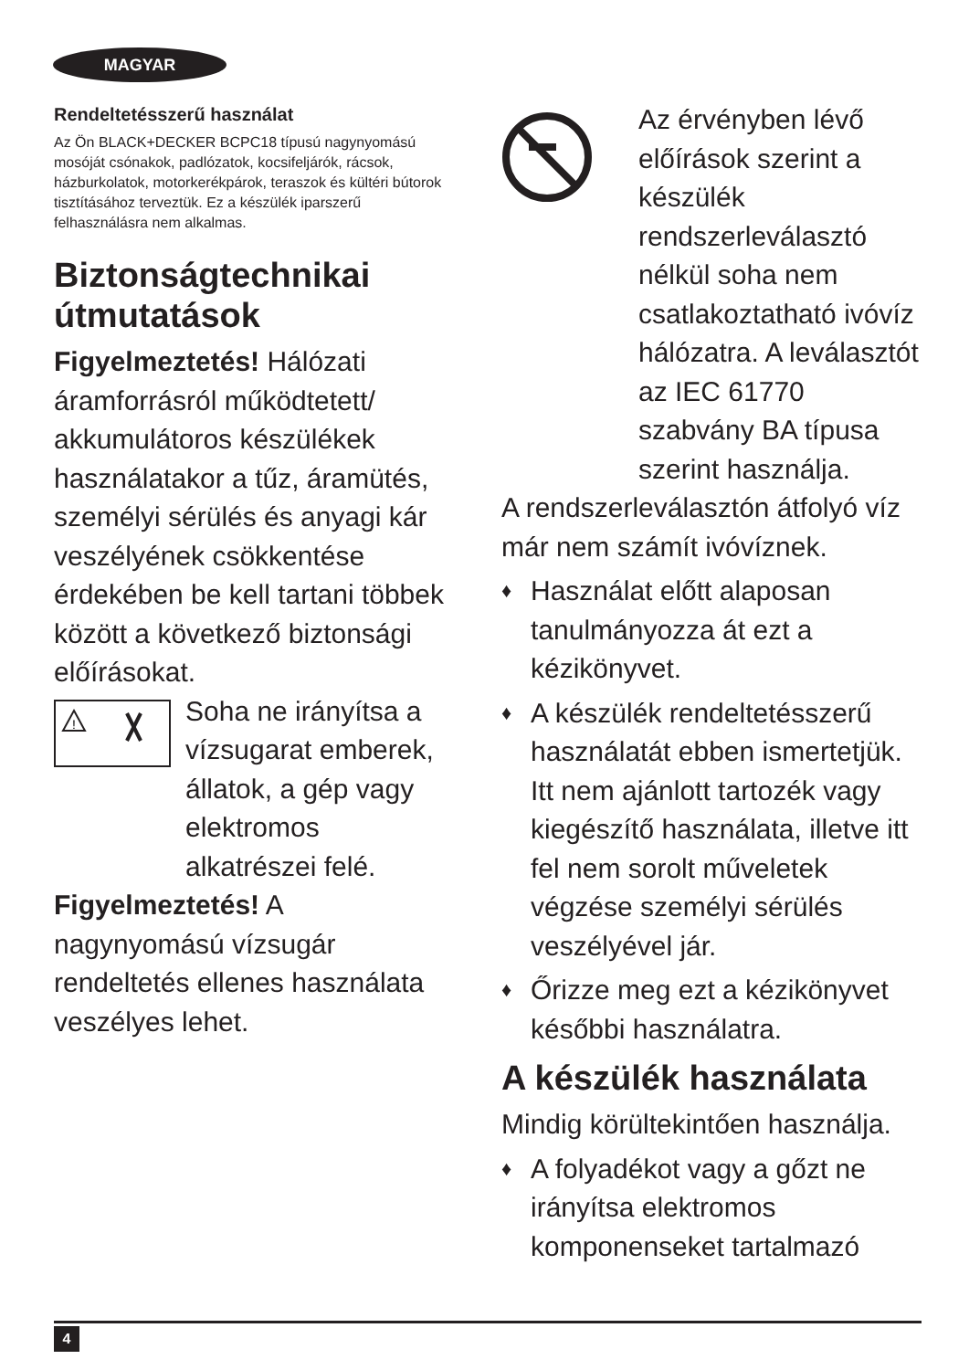MAGYAR
Rendeltetésszerű használat
Az Ön BLACK+DECKER BCPC18 típusú nagynyomású mosóját csónakok, padlózatok, kocsifeljárók, rácsok, házburkolatok, motorkerékpárok, teraszok és kültéri bútorok tisztításához terveztük. Ez a készülék iparszerű felhasználásra nem alkalmas.
Biztonságtechnikai útmutatások
Figyelmeztetés! Hálózati áramforrásról működtetett/ akkumulátoros készülékek használatakor a tűz, áramütés, személyi sérülés és anyagi kár veszélyének csökkentése érdekében be kell tartani többek között a következő biztonsági előírásokat.
!
Soha ne irányítsa a vízsugarat emberek, állatok, a gép vagy elektromos alkatrészei felé.
Figyelmeztetés! A nagynyomású vízsugár rendeltetés ellenes használata veszélyes lehet.
Az érvényben lévő előírások szerint a készülék rendszerleválasztó nélkül soha nem csatlakoztatható ivóvíz hálózatra. A leválasztót az IEC 61770 szabvány BA típusa szerint használja.
A rendszerleválasztón átfolyó víz már nem számít ivóvíznek.
♦ Használat előtt alaposan tanulmányozza át ezt a kézikönyvet.
♦ A készülék rendeltetésszerű használatát ebben ismertetjük. Itt nem ajánlott tartozék vagy kiegészítő használata, illetve itt fel nem sorolt műveletek végzése személyi sérülés veszélyével jár.
♦ Őrizze meg ezt a kézikönyvet későbbi használatra.
A készülék használata
Mindig körültekintően használja.
♦ A folyadékot vagy a gőzt ne irányítsa elektromos komponenseket tartalmazó
4